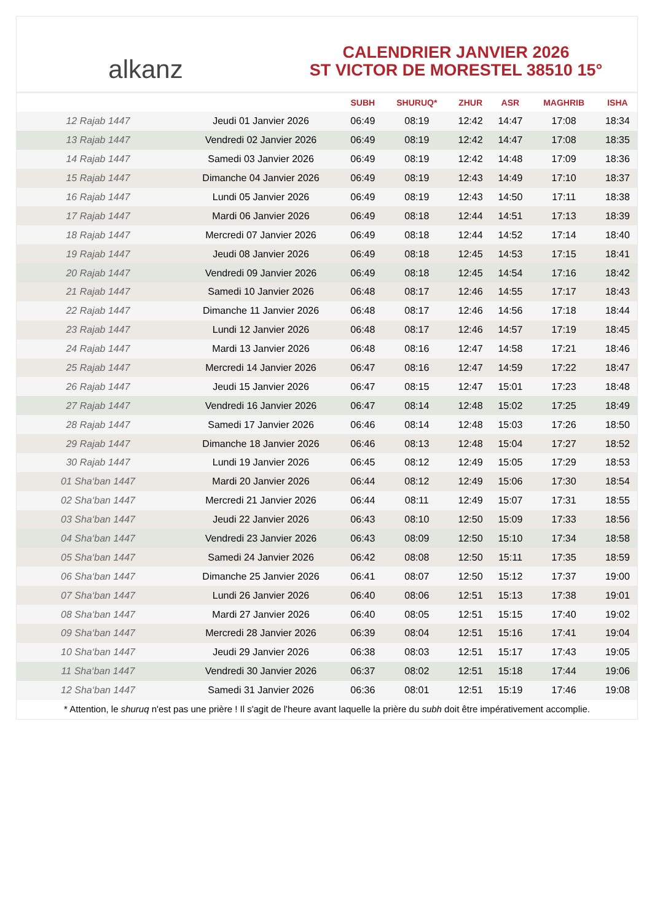alkanz
CALENDRIER JANVIER 2026
ST VICTOR DE MORESTEL 38510 15°
| | | SUBH | SHURUQ* | ZHUR | ASR | MAGHRIB | ISHA |
| --- | --- | --- | --- | --- | --- | --- | --- |
| 12 Rajab 1447 | Jeudi 01 Janvier 2026 | 06:49 | 08:19 | 12:42 | 14:47 | 17:08 | 18:34 |
| 13 Rajab 1447 | Vendredi 02 Janvier 2026 | 06:49 | 08:19 | 12:42 | 14:47 | 17:08 | 18:35 |
| 14 Rajab 1447 | Samedi 03 Janvier 2026 | 06:49 | 08:19 | 12:42 | 14:48 | 17:09 | 18:36 |
| 15 Rajab 1447 | Dimanche 04 Janvier 2026 | 06:49 | 08:19 | 12:43 | 14:49 | 17:10 | 18:37 |
| 16 Rajab 1447 | Lundi 05 Janvier 2026 | 06:49 | 08:19 | 12:43 | 14:50 | 17:11 | 18:38 |
| 17 Rajab 1447 | Mardi 06 Janvier 2026 | 06:49 | 08:18 | 12:44 | 14:51 | 17:13 | 18:39 |
| 18 Rajab 1447 | Mercredi 07 Janvier 2026 | 06:49 | 08:18 | 12:44 | 14:52 | 17:14 | 18:40 |
| 19 Rajab 1447 | Jeudi 08 Janvier 2026 | 06:49 | 08:18 | 12:45 | 14:53 | 17:15 | 18:41 |
| 20 Rajab 1447 | Vendredi 09 Janvier 2026 | 06:49 | 08:18 | 12:45 | 14:54 | 17:16 | 18:42 |
| 21 Rajab 1447 | Samedi 10 Janvier 2026 | 06:48 | 08:17 | 12:46 | 14:55 | 17:17 | 18:43 |
| 22 Rajab 1447 | Dimanche 11 Janvier 2026 | 06:48 | 08:17 | 12:46 | 14:56 | 17:18 | 18:44 |
| 23 Rajab 1447 | Lundi 12 Janvier 2026 | 06:48 | 08:17 | 12:46 | 14:57 | 17:19 | 18:45 |
| 24 Rajab 1447 | Mardi 13 Janvier 2026 | 06:48 | 08:16 | 12:47 | 14:58 | 17:21 | 18:46 |
| 25 Rajab 1447 | Mercredi 14 Janvier 2026 | 06:47 | 08:16 | 12:47 | 14:59 | 17:22 | 18:47 |
| 26 Rajab 1447 | Jeudi 15 Janvier 2026 | 06:47 | 08:15 | 12:47 | 15:01 | 17:23 | 18:48 |
| 27 Rajab 1447 | Vendredi 16 Janvier 2026 | 06:47 | 08:14 | 12:48 | 15:02 | 17:25 | 18:49 |
| 28 Rajab 1447 | Samedi 17 Janvier 2026 | 06:46 | 08:14 | 12:48 | 15:03 | 17:26 | 18:50 |
| 29 Rajab 1447 | Dimanche 18 Janvier 2026 | 06:46 | 08:13 | 12:48 | 15:04 | 17:27 | 18:52 |
| 30 Rajab 1447 | Lundi 19 Janvier 2026 | 06:45 | 08:12 | 12:49 | 15:05 | 17:29 | 18:53 |
| 01 Sha‘ban 1447 | Mardi 20 Janvier 2026 | 06:44 | 08:12 | 12:49 | 15:06 | 17:30 | 18:54 |
| 02 Sha‘ban 1447 | Mercredi 21 Janvier 2026 | 06:44 | 08:11 | 12:49 | 15:07 | 17:31 | 18:55 |
| 03 Sha‘ban 1447 | Jeudi 22 Janvier 2026 | 06:43 | 08:10 | 12:50 | 15:09 | 17:33 | 18:56 |
| 04 Sha‘ban 1447 | Vendredi 23 Janvier 2026 | 06:43 | 08:09 | 12:50 | 15:10 | 17:34 | 18:58 |
| 05 Sha‘ban 1447 | Samedi 24 Janvier 2026 | 06:42 | 08:08 | 12:50 | 15:11 | 17:35 | 18:59 |
| 06 Sha‘ban 1447 | Dimanche 25 Janvier 2026 | 06:41 | 08:07 | 12:50 | 15:12 | 17:37 | 19:00 |
| 07 Sha‘ban 1447 | Lundi 26 Janvier 2026 | 06:40 | 08:06 | 12:51 | 15:13 | 17:38 | 19:01 |
| 08 Sha‘ban 1447 | Mardi 27 Janvier 2026 | 06:40 | 08:05 | 12:51 | 15:15 | 17:40 | 19:02 |
| 09 Sha‘ban 1447 | Mercredi 28 Janvier 2026 | 06:39 | 08:04 | 12:51 | 15:16 | 17:41 | 19:04 |
| 10 Sha‘ban 1447 | Jeudi 29 Janvier 2026 | 06:38 | 08:03 | 12:51 | 15:17 | 17:43 | 19:05 |
| 11 Sha‘ban 1447 | Vendredi 30 Janvier 2026 | 06:37 | 08:02 | 12:51 | 15:18 | 17:44 | 19:06 |
| 12 Sha‘ban 1447 | Samedi 31 Janvier 2026 | 06:36 | 08:01 | 12:51 | 15:19 | 17:46 | 19:08 |
* Attention, le shuruq n'est pas une prière ! Il s'agit de l'heure avant laquelle la prière du subh doit être impérativement accomplie.